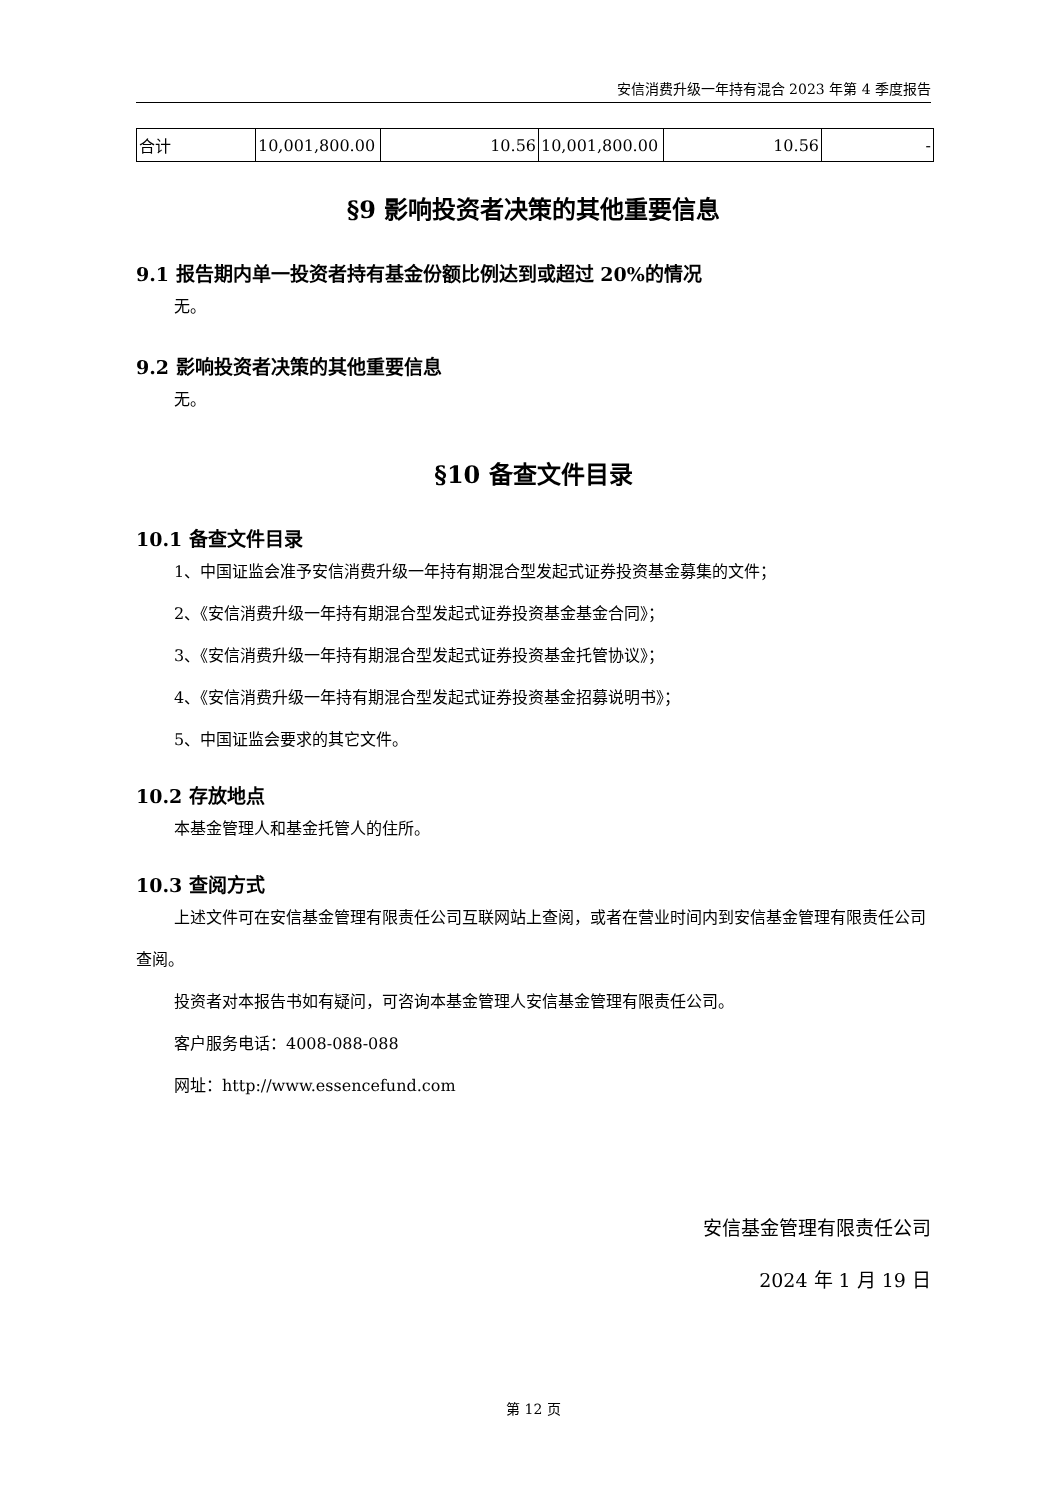安信消费升级一年持有混合 2023 年第 4 季度报告
| 合计 | 10,001,800.00 | 10.56 | 10,001,800.00 | 10.56 | - |
§9 影响投资者决策的其他重要信息
9.1 报告期内单一投资者持有基金份额比例达到或超过 20%的情况
无。
9.2 影响投资者决策的其他重要信息
无。
§10 备查文件目录
10.1 备查文件目录
1、中国证监会准予安信消费升级一年持有期混合型发起式证券投资基金募集的文件；
2、《安信消费升级一年持有期混合型发起式证券投资基金基金合同》；
3、《安信消费升级一年持有期混合型发起式证券投资基金托管协议》；
4、《安信消费升级一年持有期混合型发起式证券投资基金招募说明书》；
5、中国证监会要求的其它文件。
10.2 存放地点
本基金管理人和基金托管人的住所。
10.3 查阅方式
上述文件可在安信基金管理有限责任公司互联网站上查阅，或者在营业时间内到安信基金管理有限责任公司查阅。
投资者对本报告书如有疑问，可咨询本基金管理人安信基金管理有限责任公司。
客户服务电话：4008-088-088
网址：http://www.essencefund.com
安信基金管理有限责任公司
2024 年 1 月 19 日
第 12 页